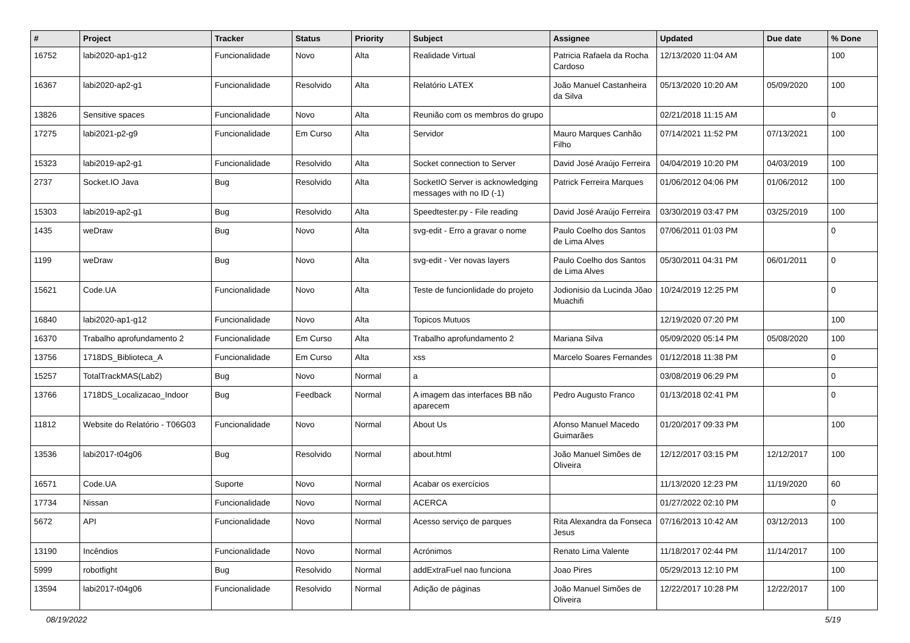| # | Project | Tracker | Status | Priority | Subject | Assignee | Updated | Due date | % Done |
| --- | --- | --- | --- | --- | --- | --- | --- | --- | --- |
| 16752 | labi2020-ap1-g12 | Funcionalidade | Novo | Alta | Realidade Virtual | Patricia Rafaela da Rocha Cardoso | 12/13/2020 11:04 AM | | 100 |
| 16367 | labi2020-ap2-g1 | Funcionalidade | Resolvido | Alta | Relatório LATEX | João Manuel Castanheira da Silva | 05/13/2020 10:20 AM | 05/09/2020 | 100 |
| 13826 | Sensitive spaces | Funcionalidade | Novo | Alta | Reunião com os membros do grupo | | 02/21/2018 11:15 AM | | 0 |
| 17275 | labi2021-p2-g9 | Funcionalidade | Em Curso | Alta | Servidor | Mauro Marques Canhão Filho | 07/14/2021 11:52 PM | 07/13/2021 | 100 |
| 15323 | labi2019-ap2-g1 | Funcionalidade | Resolvido | Alta | Socket connection to Server | David José Araújo Ferreira | 04/04/2019 10:20 PM | 04/03/2019 | 100 |
| 2737 | Socket.IO Java | Bug | Resolvido | Alta | SocketIO Server is acknowledging messages with no ID (-1) | Patrick Ferreira Marques | 01/06/2012 04:06 PM | 01/06/2012 | 100 |
| 15303 | labi2019-ap2-g1 | Bug | Resolvido | Alta | Speedtester.py - File reading | David José Araújo Ferreira | 03/30/2019 03:47 PM | 03/25/2019 | 100 |
| 1435 | weDraw | Bug | Novo | Alta | svg-edit - Erro a gravar o nome | Paulo Coelho dos Santos de Lima Alves | 07/06/2011 01:03 PM | | 0 |
| 1199 | weDraw | Bug | Novo | Alta | svg-edit - Ver novas layers | Paulo Coelho dos Santos de Lima Alves | 05/30/2011 04:31 PM | 06/01/2011 | 0 |
| 15621 | Code.UA | Funcionalidade | Novo | Alta | Teste de funcionlidade do projeto | Jodionisio da Lucinda Jõao Muachifi | 10/24/2019 12:25 PM | | 0 |
| 16840 | labi2020-ap1-g12 | Funcionalidade | Novo | Alta | Topicos Mutuos | | 12/19/2020 07:20 PM | | 100 |
| 16370 | Trabalho aprofundamento 2 | Funcionalidade | Em Curso | Alta | Trabalho aprofundamento 2 | Mariana Silva | 05/09/2020 05:14 PM | 05/08/2020 | 100 |
| 13756 | 1718DS_Biblioteca_A | Funcionalidade | Em Curso | Alta | xss | Marcelo Soares Fernandes | 01/12/2018 11:38 PM | | 0 |
| 15257 | TotalTrackMAS(Lab2) | Bug | Novo | Normal | a | | 03/08/2019 06:29 PM | | 0 |
| 13766 | 1718DS_Localizacao_Indoor | Bug | Feedback | Normal | A imagem das interfaces BB não aparecem | Pedro Augusto Franco | 01/13/2018 02:41 PM | | 0 |
| 11812 | Website do Relatório - T06G03 | Funcionalidade | Novo | Normal | About Us | Afonso Manuel Macedo Guimarães | 01/20/2017 09:33 PM | | 100 |
| 13536 | labi2017-t04g06 | Bug | Resolvido | Normal | about.html | João Manuel Simões de Oliveira | 12/12/2017 03:15 PM | 12/12/2017 | 100 |
| 16571 | Code.UA | Suporte | Novo | Normal | Acabar os exercícios | | 11/13/2020 12:23 PM | 11/19/2020 | 60 |
| 17734 | Nissan | Funcionalidade | Novo | Normal | ACERCA | | 01/27/2022 02:10 PM | | 0 |
| 5672 | API | Funcionalidade | Novo | Normal | Acesso serviço de parques | Rita Alexandra da Fonseca Jesus | 07/16/2013 10:42 AM | 03/12/2013 | 100 |
| 13190 | Incêndios | Funcionalidade | Novo | Normal | Acrónimos | Renato Lima Valente | 11/18/2017 02:44 PM | 11/14/2017 | 100 |
| 5999 | robotfight | Bug | Resolvido | Normal | addExtraFuel nao funciona | Joao Pires | 05/29/2013 12:10 PM | | 100 |
| 13594 | labi2017-t04g06 | Funcionalidade | Resolvido | Normal | Adição de páginas | João Manuel Simões de Oliveira | 12/22/2017 10:28 PM | 12/22/2017 | 100 |
08/19/2022 5/19